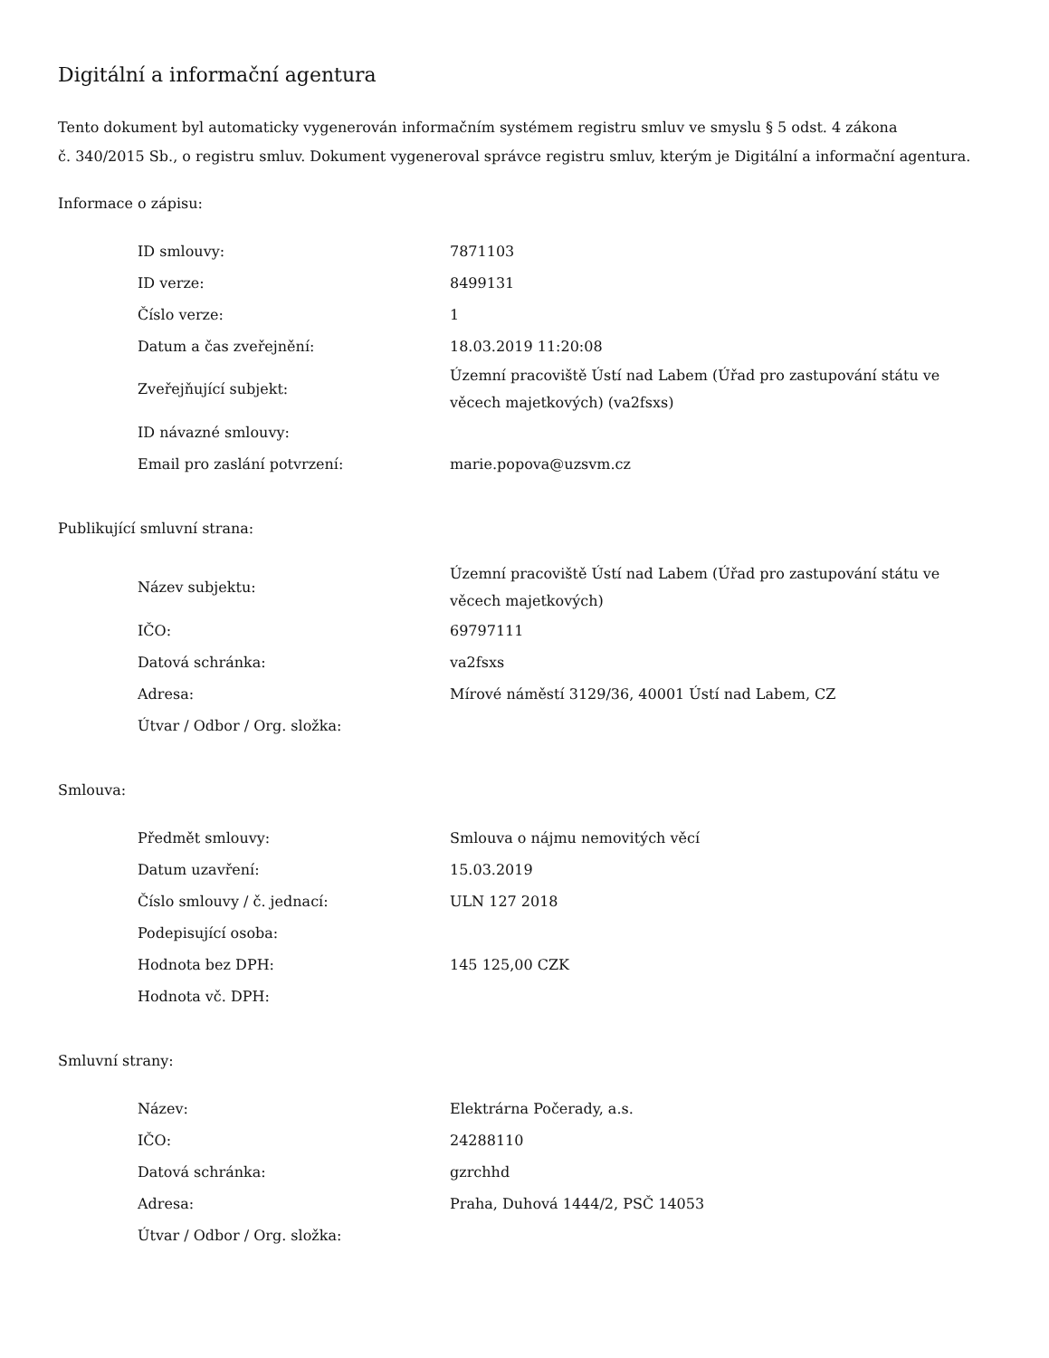Digitální a informační agentura
Tento dokument byl automaticky vygenerován informačním systémem registru smluv ve smyslu § 5 odst. 4 zákona
č. 340/2015 Sb., o registru smluv. Dokument vygeneroval správce registru smluv, kterým je Digitální a informační agentura.
Informace o zápisu:
| ID smlouvy: | 7871103 |
| ID verze: | 8499131 |
| Číslo verze: | 1 |
| Datum a čas zveřejnění: | 18.03.2019 11:20:08 |
| Zveřejňující subjekt: | Územní pracoviště Ústí nad Labem (Úřad pro zastupování státu ve věcech majetkových) (va2fsxs) |
| ID návazné smlouvy: | |
| Email pro zaslání potvrzení: | marie.popova@uzsvm.cz |
Publikující smluvní strana:
| Název subjektu: | Územní pracoviště Ústí nad Labem (Úřad pro zastupování státu ve věcech majetkových) |
| IČO: | 69797111 |
| Datová schránka: | va2fsxs |
| Adresa: | Mírové náměstí 3129/36, 40001 Ústí nad Labem, CZ |
| Útvar / Odbor / Org. složka: | |
Smlouva:
| Předmět smlouvy: | Smlouva o nájmu nemovitých věcí |
| Datum uzavření: | 15.03.2019 |
| Číslo smlouvy / č. jednací: | ULN 127 2018 |
| Podepisující osoba: | |
| Hodnota bez DPH: | 145 125,00 CZK |
| Hodnota vč. DPH: | |
Smluvní strany:
| Název: | Elektrárna Počerady, a.s. |
| IČO: | 24288110 |
| Datová schránka: | gzrchhd |
| Adresa: | Praha, Duhová 1444/2, PSČ 14053 |
| Útvar / Odbor / Org. složka: | |